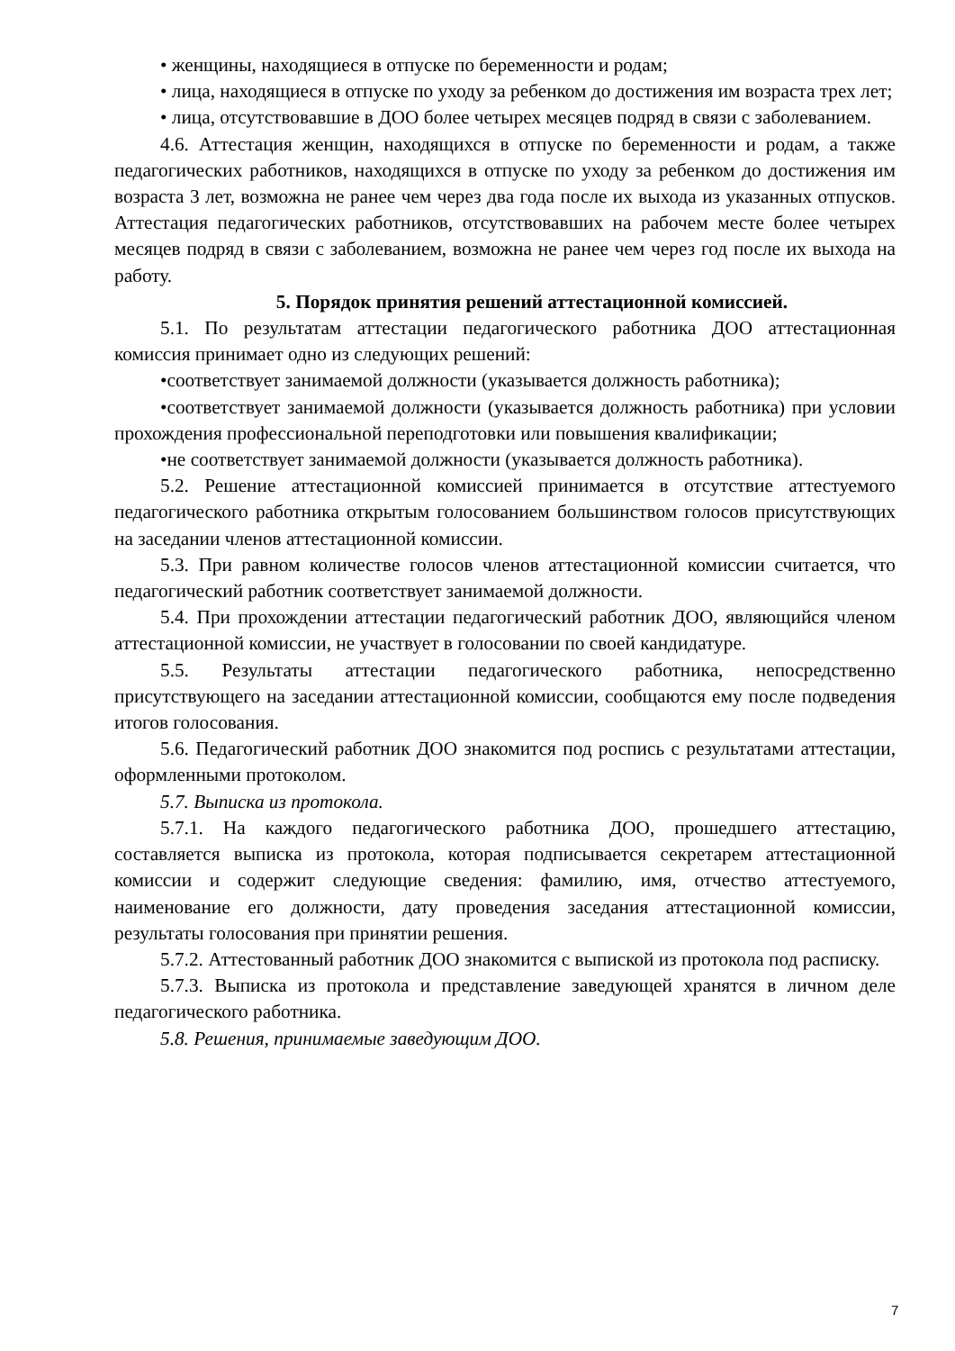• женщины, находящиеся в отпуске по беременности и родам;
• лица, находящиеся в отпуске по уходу за ребенком до достижения им возраста трех лет;
• лица, отсутствовавшие в ДОО более четырех месяцев подряд в связи с заболеванием.
4.6. Аттестация женщин, находящихся в отпуске по беременности и родам, а также педагогических работников, находящихся в отпуске по уходу за ребенком до достижения им возраста 3 лет, возможна не ранее чем через два года после их выхода из указанных отпусков. Аттестация педагогических работников, отсутствовавших на рабочем месте более четырех месяцев подряд в связи с заболеванием, возможна не ранее чем через год после их выхода на работу.
5. Порядок принятия решений аттестационной комиссией.
5.1. По результатам аттестации педагогического работника ДОО аттестационная комиссия принимает одно из следующих решений:
•соответствует занимаемой должности (указывается должность работника);
•соответствует занимаемой должности (указывается должность работника) при условии прохождения профессиональной переподготовки или повышения квалификации;
•не соответствует занимаемой должности (указывается должность работника).
5.2. Решение аттестационной комиссией принимается в отсутствие аттестуемого педагогического работника открытым голосованием большинством голосов присутствующих на заседании членов аттестационной комиссии.
5.3. При равном количестве голосов членов аттестационной комиссии считается, что педагогический работник соответствует занимаемой должности.
5.4. При прохождении аттестации педагогический работник ДОО, являющийся членом аттестационной комиссии, не участвует в голосовании по своей кандидатуре.
5.5. Результаты аттестации педагогического работника, непосредственно присутствующего на заседании аттестационной комиссии, сообщаются ему после подведения итогов голосования.
5.6. Педагогический работник ДОО знакомится под роспись с результатами аттестации, оформленными протоколом.
5.7. Выписка из протокола.
5.7.1. На каждого педагогического работника ДОО, прошедшего аттестацию, составляется выписка из протокола, которая подписывается секретарем аттестационной комиссии и содержит следующие сведения: фамилию, имя, отчество аттестуемого, наименование его должности, дату проведения заседания аттестационной комиссии, результаты голосования при принятии решения.
5.7.2. Аттестованный работник ДОО знакомится с выпиской из протокола под расписку.
5.7.3. Выписка из протокола и представление заведующей хранятся в личном деле педагогического работника.
5.8. Решения, принимаемые заведующим ДОО.
7